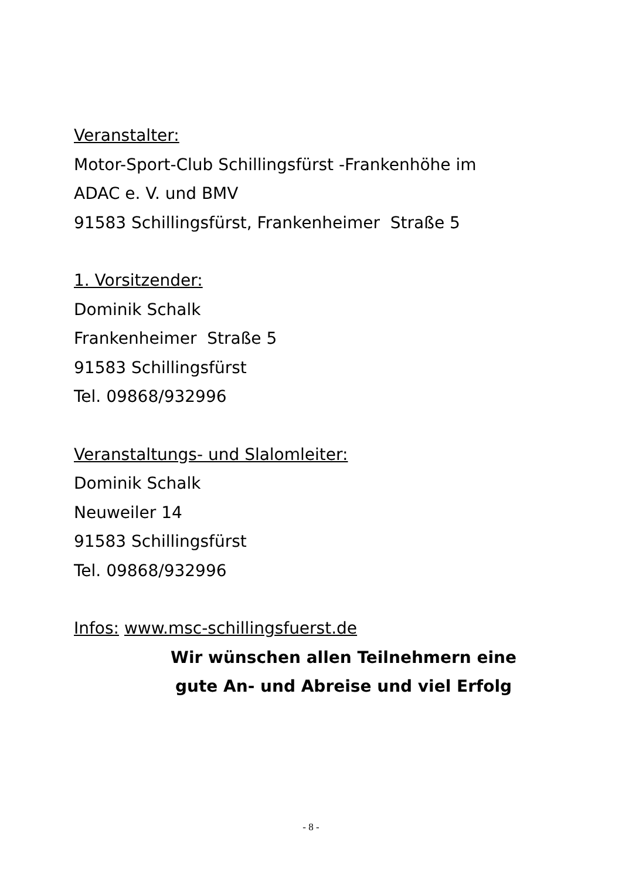Veranstalter:
Motor-Sport-Club Schillingsfürst -Frankenhöhe im
ADAC e. V. und BMV
91583 Schillingsfürst, Frankenheimer Straße 5
1. Vorsitzender:
Dominik Schalk
Frankenheimer Straße 5
91583 Schillingsfürst
Tel. 09868/932996
Veranstaltungs- und Slalomleiter:
Dominik Schalk
Neuweiler 14
91583 Schillingsfürst
Tel. 09868/932996
Infos: www.msc-schillingsfuerst.de
Wir wünschen allen Teilnehmern eine
gute An- und Abreise und viel Erfolg
- 8 -